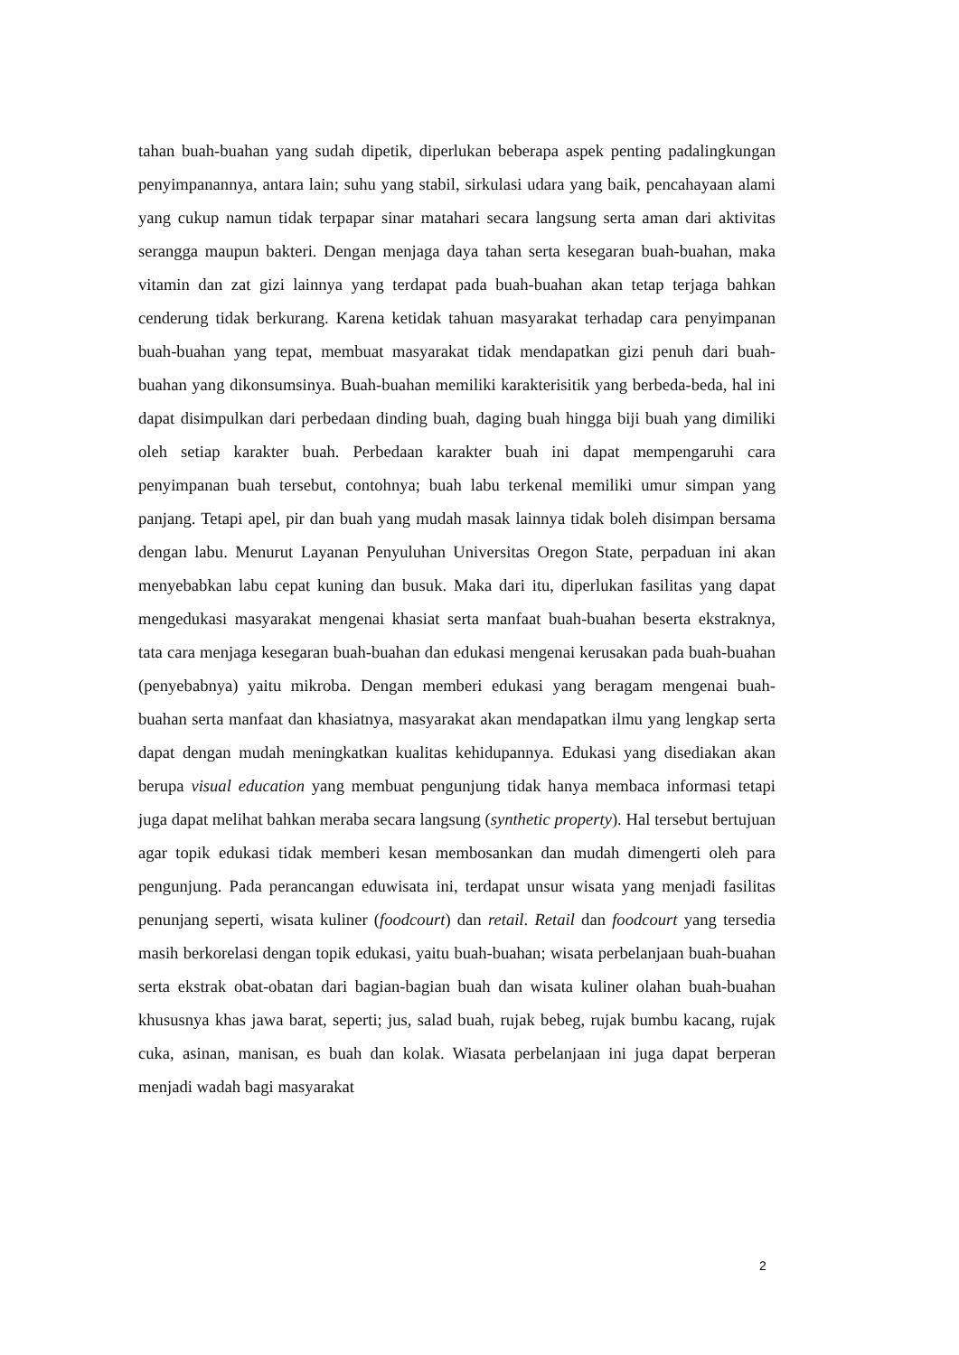tahan buah-buahan yang sudah dipetik, diperlukan beberapa aspek penting padalingkungan penyimpanannya, antara lain; suhu yang stabil, sirkulasi udara yang baik, pencahayaan alami yang cukup namun tidak terpapar sinar matahari secara langsung serta aman dari aktivitas serangga maupun bakteri. Dengan menjaga daya tahan serta kesegaran buah-buahan, maka vitamin dan zat gizi lainnya yang terdapat pada buah-buahan akan tetap terjaga bahkan cenderung tidak berkurang. Karena ketidak tahuan masyarakat terhadap cara penyimpanan buah-buahan yang tepat, membuat masyarakat tidak mendapatkan gizi penuh dari buah-buahan yang dikonsumsinya. Buah-buahan memiliki karakterisitik yang berbeda-beda, hal ini dapat disimpulkan dari perbedaan dinding buah, daging buah hingga biji buah yang dimiliki oleh setiap karakter buah. Perbedaan karakter buah ini dapat mempengaruhi cara penyimpanan buah tersebut, contohnya; buah labu terkenal memiliki umur simpan yang panjang. Tetapi apel, pir dan buah yang mudah masak lainnya tidak boleh disimpan bersama dengan labu. Menurut Layanan Penyuluhan Universitas Oregon State, perpaduan ini akan menyebabkan labu cepat kuning dan busuk. Maka dari itu, diperlukan fasilitas yang dapat mengedukasi masyarakat mengenai khasiat serta manfaat buah-buahan beserta ekstraknya, tata cara menjaga kesegaran buah-buahan dan edukasi mengenai kerusakan pada buah-buahan (penyebabnya) yaitu mikroba. Dengan memberi edukasi yang beragam mengenai buah-buahan serta manfaat dan khasiatnya, masyarakat akan mendapatkan ilmu yang lengkap serta dapat dengan mudah meningkatkan kualitas kehidupannya. Edukasi yang disediakan akan berupa visual education yang membuat pengunjung tidak hanya membaca informasi tetapi juga dapat melihat bahkan meraba secara langsung (synthetic property). Hal tersebut bertujuan agar topik edukasi tidak memberi kesan membosankan dan mudah dimengerti oleh para pengunjung. Pada perancangan eduwisata ini, terdapat unsur wisata yang menjadi fasilitas penunjang seperti, wisata kuliner (foodcourt) dan retail. Retail dan foodcourt yang tersedia masih berkorelasi dengan topik edukasi, yaitu buah-buahan; wisata perbelanjaan buah-buahan serta ekstrak obat-obatan dari bagian-bagian buah dan wisata kuliner olahan buah-buahan khususnya khas jawa barat, seperti; jus, salad buah, rujak bebeg, rujak bumbu kacang, rujak cuka, asinan, manisan, es buah dan kolak. Wiasata perbelanjaan ini juga dapat berperan menjadi wadah bagi masyarakat
2